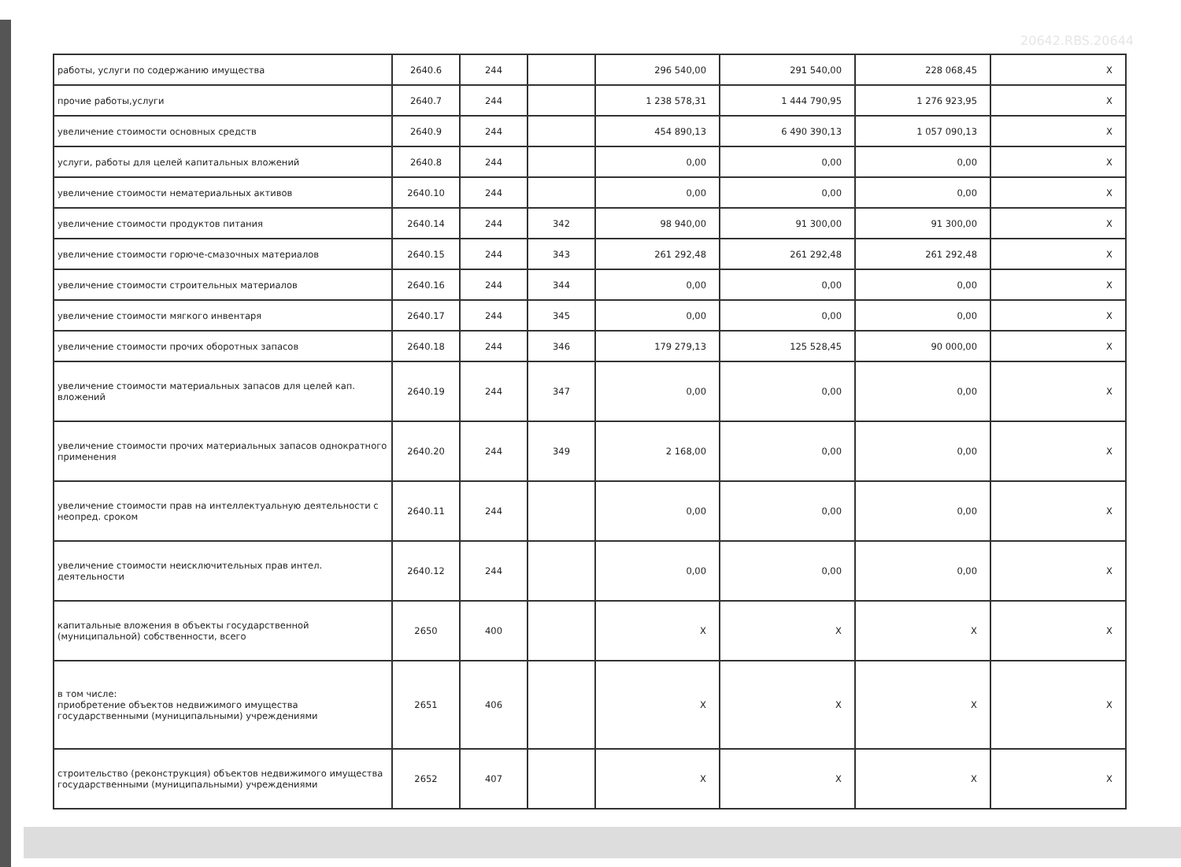20642.RBS.20644
| работы, услуги по содержанию имущества | 2640.6 | 244 | | 296 540,00 | 291 540,00 | 228 068,45 | X |
| прочие работы,услуги | 2640.7 | 244 | | 1 238 578,31 | 1 444 790,95 | 1 276 923,95 | X |
| увеличение стоимости основных средств | 2640.9 | 244 | | 454 890,13 | 6 490 390,13 | 1 057 090,13 | X |
| услуги, работы для целей капитальных вложений | 2640.8 | 244 | | 0,00 | 0,00 | 0,00 | X |
| увеличение стоимости нематериальных активов | 2640.10 | 244 | | 0,00 | 0,00 | 0,00 | X |
| увеличение стоимости продуктов питания | 2640.14 | 244 | 342 | 98 940,00 | 91 300,00 | 91 300,00 | X |
| увеличение стоимости горюче-смазочных материалов | 2640.15 | 244 | 343 | 261 292,48 | 261 292,48 | 261 292,48 | X |
| увеличение стоимости строительных материалов | 2640.16 | 244 | 344 | 0,00 | 0,00 | 0,00 | X |
| увеличение стоимости мягкого инвентаря | 2640.17 | 244 | 345 | 0,00 | 0,00 | 0,00 | X |
| увеличение стоимости прочих оборотных запасов | 2640.18 | 244 | 346 | 179 279,13 | 125 528,45 | 90 000,00 | X |
| увеличение стоимости материальных запасов для целей кап. вложений | 2640.19 | 244 | 347 | 0,00 | 0,00 | 0,00 | X |
| увеличение стоимости прочих материальных запасов однократного применения | 2640.20 | 244 | 349 | 2 168,00 | 0,00 | 0,00 | X |
| увеличение стоимости прав на интеллектуальную деятельности с неопред. сроком | 2640.11 | 244 | | 0,00 | 0,00 | 0,00 | X |
| увеличение стоимости неисключительных прав интел. деятельности | 2640.12 | 244 | | 0,00 | 0,00 | 0,00 | X |
| капитальные вложения в объекты государственной (муниципальной) собственности, всего | 2650 | 400 | | X | X | X | X |
| в том числе: приобретение объектов недвижимого имущества государственными (муниципальными) учреждениями | 2651 | 406 | | X | X | X | X |
| строительство (реконструкция) объектов недвижимого имущества государственными (муниципальными) учреждениями | 2652 | 407 | | X | X | X | X |